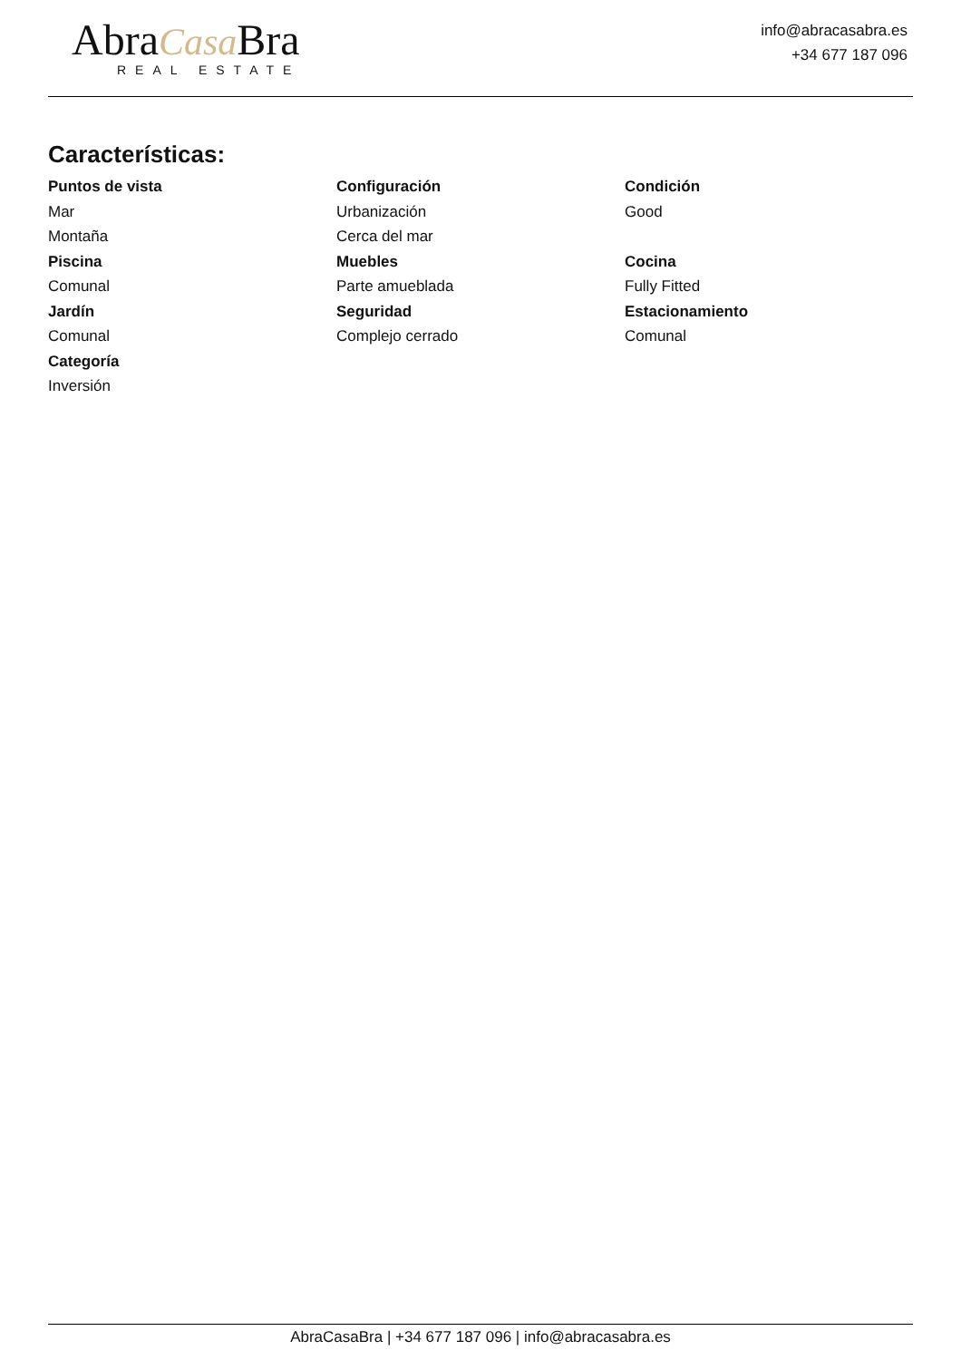AbraCasa Bra
REAL ESTATE
info@abracasabra.es
+34 677 187 096
Características:
Puntos de vista
Mar
Montaña
Piscina
Comunal
Jardín
Comunal
Categoría
Inversión
Configuración
Urbanización
Cerca del mar
Muebles
Parte amueblada
Seguridad
Complejo cerrado
Condición
Good
Cocina
Fully Fitted
Estacionamiento
Comunal
AbraCasaBra | +34 677 187 096 | info@abracasabra.es